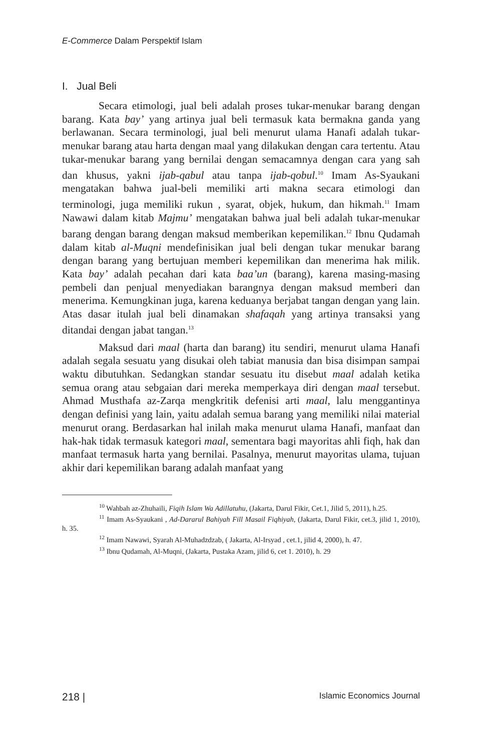E-Commerce Dalam Perspektif Islam
I. Jual Beli
Secara etimologi, jual beli adalah proses tukar-menukar barang dengan barang. Kata bay’ yang artinya jual beli termasuk kata bermakna ganda yang berlawanan. Secara terminologi, jual beli menurut ulama Hanafi adalah tukar- menukar barang atau harta dengan maal yang dilakukan dengan cara tertentu. Atau tukar-menukar barang yang bernilai dengan semacamnya dengan cara yang sah dan khusus, yakni ijab-qabul atau tanpa ijab-qobul.<sup>10</sup> Imam As-Syaukani mengatakan bahwa jual-beli memiliki arti makna secara etimologi dan terminologi, juga memiliki rukun , syarat, objek, hukum, dan hikmah.<sup>11</sup> Imam Nawawi dalam kitab Majmu’ mengatakan bahwa jual beli adalah tukar-menukar barang dengan barang dengan maksud memberikan kepemilikan.<sup>12</sup> Ibnu Qudamah dalam kitab al-Muqni mendefinisikan jual beli dengan tukar menukar barang dengan barang yang bertujuan memberi kepemilikan dan menerima hak milik. Kata bay’ adalah pecahan dari kata baa’un (barang), karena masing-masing pembeli dan penjual menyediakan barangnya dengan maksud memberi dan menerima. Kemungkinan juga, karena keduanya berjabat tangan dengan yang lain. Atas dasar itulah jual beli dinamakan shafaqah yang artinya transaksi yang ditandai dengan jabat tangan.<sup>13</sup>
Maksud dari maal (harta dan barang) itu sendiri, menurut ulama Hanafi adalah segala sesuatu yang disukai oleh tabiat manusia dan bisa disimpan sampai waktu dibutuhkan. Sedangkan standar sesuatu itu disebut maal adalah ketika semua orang atau sebgaian dari mereka memperkaya diri dengan maal tersebut. Ahmad Musthafa az-Zarqa mengkritik defenisi arti maal, lalu menggantinya dengan definisi yang lain, yaitu adalah semua barang yang memiliki nilai material menurut orang. Berdasarkan hal inilah maka menurut ulama Hanafi, manfaat dan hak-hak tidak termasuk kategori maal, sementara bagi mayoritas ahli fiqh, hak dan manfaat termasuk harta yang bernilai. Pasalnya, menurut mayoritas ulama, tujuan akhir dari kepemilikan barang adalah manfaat yang
<sup>10</sup> Wahbah az-Zhuhaili, Fiqih Islam Wa Adillatuhu, (Jakarta, Darul Fikir, Cet.1, Jilid 5, 2011), h.25.
<sup>11</sup> Imam As-Syaukani , Ad-Dararul Bahiyah Fill Masail Fiqhiyah, (Jakarta, Darul Fikir, cet.3, jilid 1, 2010), h. 35.
<sup>12</sup> Imam Nawawi, Syarah Al-Muhadzdzab, ( Jakarta, Al-Irsyad , cet.1, jilid 4, 2000), h. 47.
<sup>13</sup> Ibnu Qudamah, Al-Muqni, (Jakarta, Pustaka Azam, jilid 6, cet 1. 2010), h. 29
218 | Islamic Economics Journal